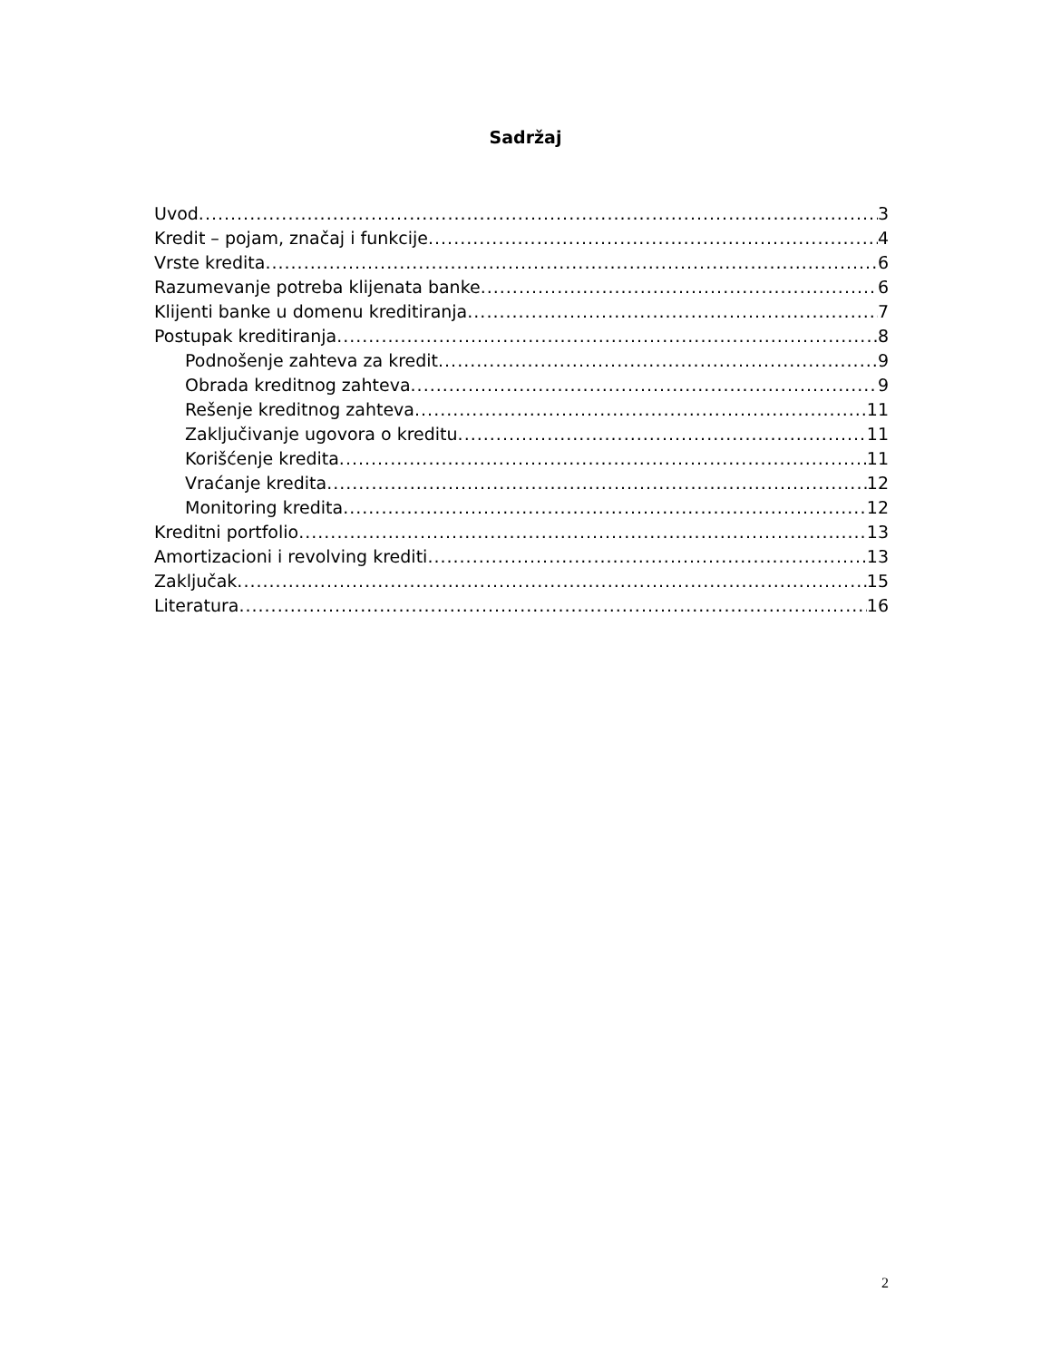Sadržaj
Uvod 3
Kredit – pojam, značaj i funkcije 4
Vrste kredita 6
Razumevanje potreba klijenata banke 6
Klijenti banke u domenu kreditiranja 7
Postupak kreditiranja 8
Podnošenje zahteva za kredit 9
Obrada kreditnog zahteva 9
Rešenje kreditnog zahteva 11
Zaključivanje ugovora o kreditu 11
Korišćenje kredita 11
Vraćanje kredita 12
Monitoring kredita 12
Kreditni portfolio 13
Amortizacioni i revolving krediti 13
Zaključak 15
Literatura 16
2